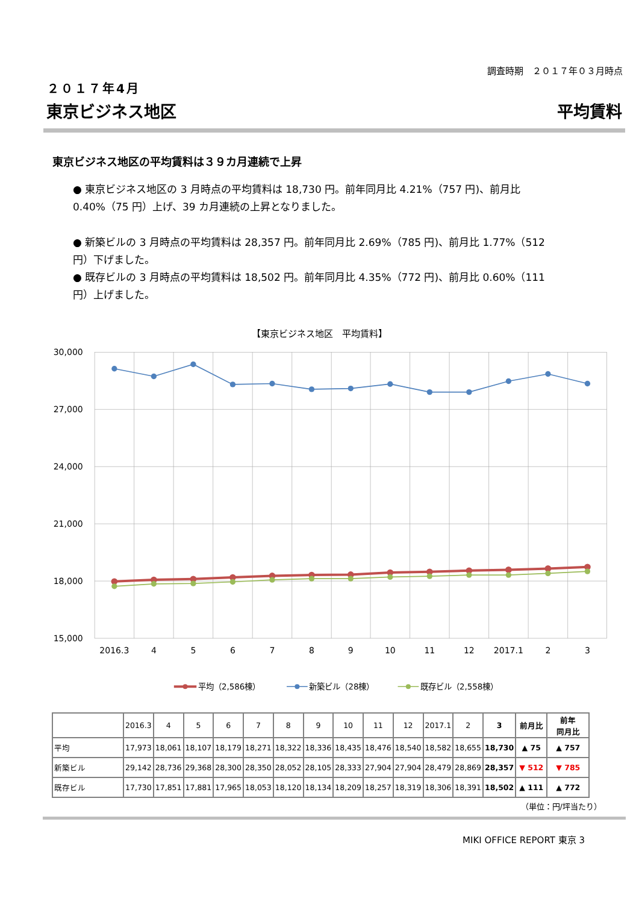調査時期　２０１７年０３月時点
２０１７年4月
東京ビジネス地区 平均賃料
東京ビジネス地区の平均賃料は３９カ月連続で上昇
● 東京ビジネス地区の 3 月時点の平均賃料は 18,730 円。前年同月比 4.21%（757 円)、前月比 0.40%（75 円）上げ、39 カ月連続の上昇となりました。
● 新築ビルの 3 月時点の平均賃料は 28,357 円。前年同月比 2.69%（785 円)、前月比 1.77%（512 円）下げました。
● 既存ビルの 3 月時点の平均賃料は 18,502 円。前年同月比 4.35%（772 円)、前月比 0.60%（111 円）上げました。
【東京ビジネス地区　平均賃料】
30,000
27,000
24,000
21,000
18,000
15,000
2016.3
4
5
6
7
8
9
10
11
12
2017.1
2
3
平均（2,586棟）
新築ビル（28棟）
既存ビル（2,558棟）
| | 2016.3 | 4 | 5 | 6 | 7 | 8 | 9 | 10 | 11 | 12 | 2017.1 | 2 | 3 | 前月比 | 前年 同月比 |
| --- | --- | --- | --- | --- | --- | --- | --- | --- | --- | --- | --- | --- | --- | --- | --- |
| 平均 | 17,973 | 18,061 | 18,107 | 18,179 | 18,271 | 18,322 | 18,336 | 18,435 | 18,476 | 18,540 | 18,582 | 18,655 | 18,730 | ▲ 75 | ▲ 757 |
| 新築ビル | 29,142 | 28,736 | 29,368 | 28,300 | 28,350 | 28,052 | 28,105 | 28,333 | 27,904 | 27,904 | 28,479 | 28,869 | 28,357 | ▼ 512 | ▼ 785 |
| 既存ビル | 17,730 | 17,851 | 17,881 | 17,965 | 18,053 | 18,120 | 18,134 | 18,209 | 18,257 | 18,319 | 18,306 | 18,391 | 18,502 | ▲ 111 | ▲ 772 |
（単位：円/坪当たり）
MIKI OFFICE REPORT 東京 3